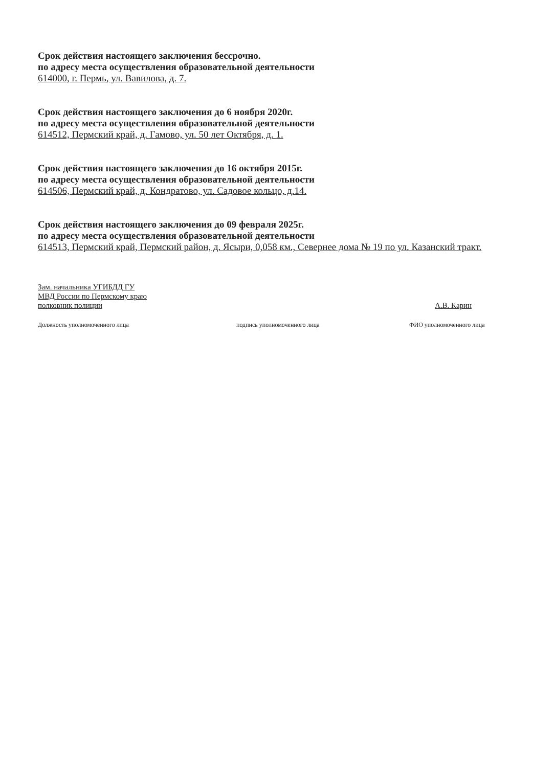Срок действия настоящего заключения бессрочно.
по адресу места осуществления образовательной деятельности
614000, г. Пермь, ул. Вавилова, д. 7.
Срок действия настоящего заключения до 6 ноября 2020г.
по адресу места осуществления образовательной деятельности
614512, Пермский край, д. Гамово, ул. 50 лет Октября, д. 1.
Срок действия настоящего заключения до 16 октября 2015г.
по адресу места осуществления образовательной деятельности
614506, Пермский край, д. Кондратово, ул. Садовое кольцо, д.14.
Срок действия настоящего заключения до 09 февраля 2025г.
по адресу места осуществления образовательной деятельности
614513, Пермский край, Пермский район, д. Ясыри, 0,058 км., Севернее дома № 19 по ул. Казанский тракт.
Зам. начальника УГИБДД ГУ
МВД России по Пермскому краю
полковник полиции
А.В. Карин
Должность уполномоченного лица подпись уполномоченного лица ФИО уполномоченного лица